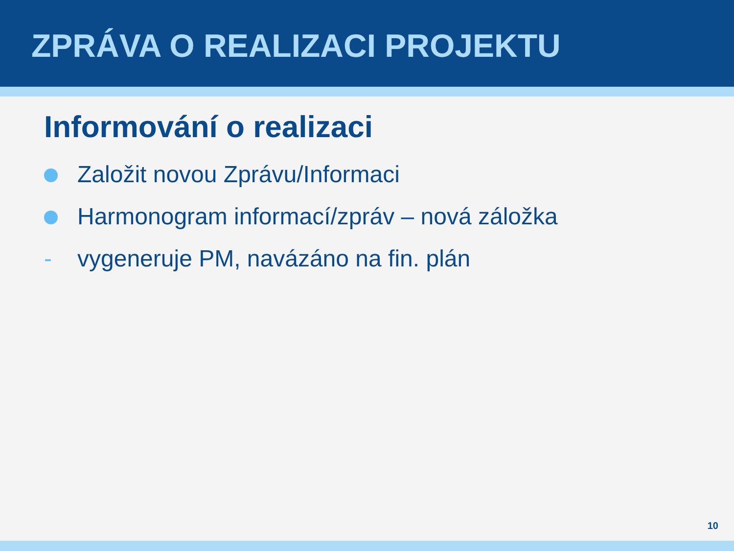ZPRÁVA O REALIZACI PROJEKTU
Informování o realizaci
Založit novou Zprávu/Informaci
Harmonogram informací/zpráv – nová záložka
- vygeneruje PM, navázáno na fin. plán
10